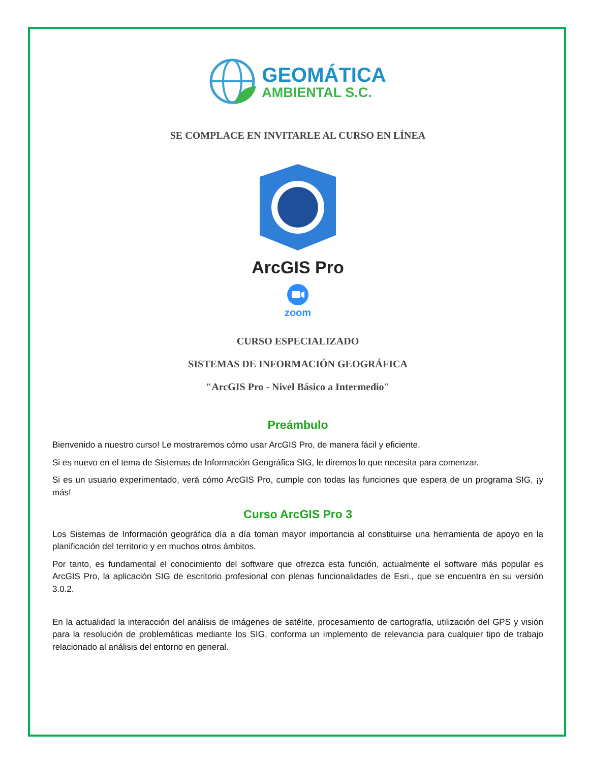GEOMÁTICA
AMBIENTAL S.C.
SE COMPLACE EN INVITARLE AL CURSO EN LÍNEA
ArcGIS Pro
zoom
CURSO ESPECIALIZADO
SISTEMAS DE INFORMACIÓN GEOGRÁFICA
"ArcGIS Pro - Nivel Básico a Intermedio"
Preámbulo
Bienvenido a nuestro curso! Le mostraremos cómo usar ArcGIS Pro, de manera fácil y eficiente.
Si es nuevo en el tema de Sistemas de Información Geográfica SIG, le diremos lo que necesita para comenzar.
Si es un usuario experimentado, verá cómo ArcGIS Pro, cumple con todas las funciones que espera de un programa SIG, ¡y más!
Curso ArcGIS Pro 3
Los Sistemas de Información geográfica día a día toman mayor importancia al constituirse una herramienta de apoyo en la planificación del territorio y en muchos otros ámbitos.
Por tanto, es fundamental el conocimiento del software que ofrezca esta función, actualmente el software más popular es ArcGIS Pro, la aplicación SIG de escritorio profesional con plenas funcionalidades de Esri., que se encuentra en su versión 3.0.2.
En la actualidad la interacción del análisis de imágenes de satélite, procesamiento de cartografía, utilización del GPS y visión para la resolución de problemáticas mediante los SIG, conforma un implemento de relevancia para cualquier tipo de trabajo relacionado al análisis del entorno en general.